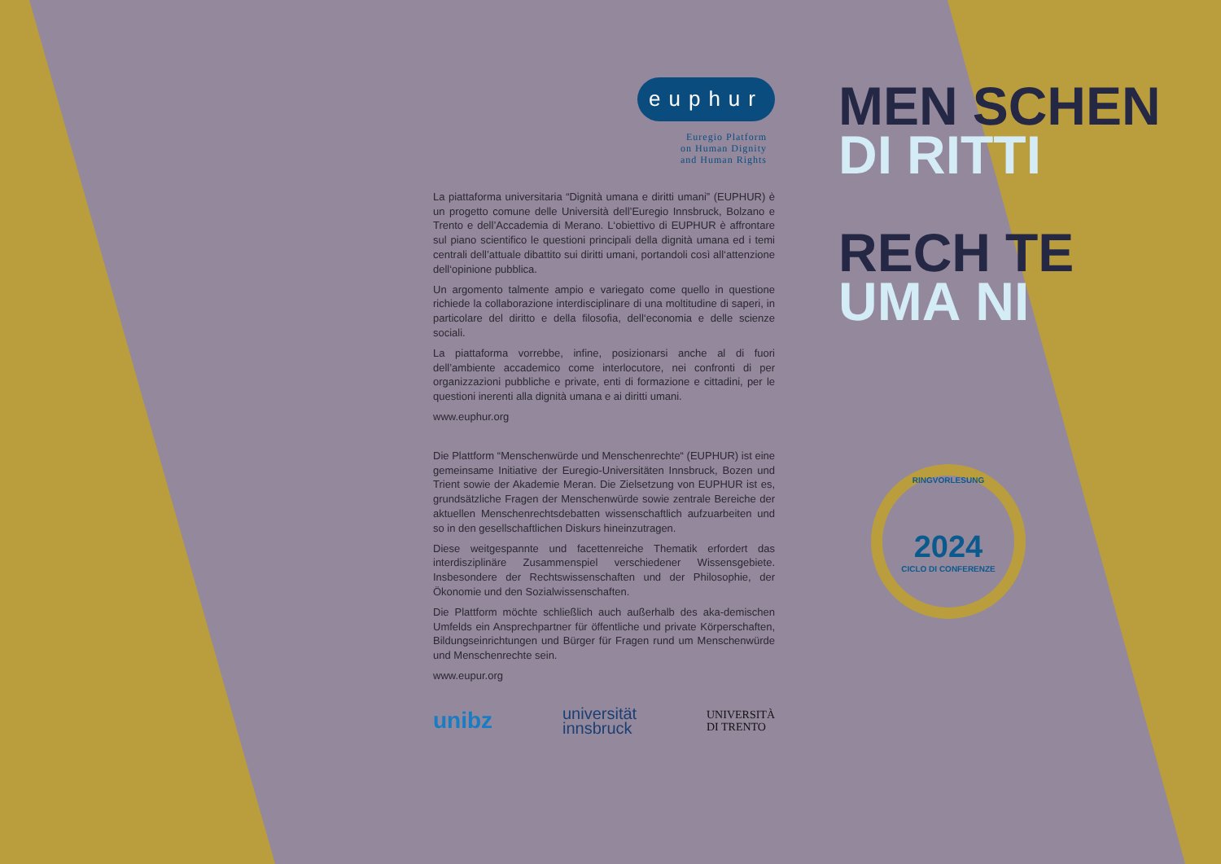euphur
Euregio Platform
on Human Dignity
and Human Rights
La piattaforma universitaria “Dignità umana e diritti umani” (EUPHUR) è un progetto comune delle Università dell’Euregio Innsbruck, Bolzano e Trento e dell’Accademia di Merano. L‘obiettivo di EUPHUR è affrontare sul piano scientifico le questioni principali della dignità umana ed i temi centrali dell’attuale dibattito sui diritti umani, portandoli così all‘attenzione dell‘opinione pubblica.
Un argomento talmente ampio e variegato come quello in questione richiede la collaborazione interdisciplinare di una moltitudine di saperi, in particolare del diritto e della filosofia, dell‘economia e delle scienze sociali.
La piattaforma vorrebbe, infine, posizionarsi anche al di fuori dell’ambiente accademico come interlocutore, nei confronti di per organizzazioni pubbliche e private, enti di formazione e cittadini, per le questioni inerenti alla dignità umana e ai diritti umani.
www.euphur.org
Die Plattform “Menschenwürde und Menschenrechte“ (EUPHUR) ist eine gemeinsame Initiative der Euregio-Universitäten Innsbruck, Bozen und Trient sowie der Akademie Meran. Die Zielsetzung von EUPHUR ist es, grundsätzliche Fragen der Menschenwürde sowie zentrale Bereiche der aktuellen Menschenrechtsdebatten wissenschaftlich aufzuarbeiten und so in den gesellschaftlichen Diskurs hineinzutragen.
Diese weitgespannte und facettenreiche Thematik erfordert das interdisziplinäre Zusammenspiel verschiedener Wissensgebiete. Insbesondere der Rechtswissenschaften und der Philosophie, der Ökonomie und den Sozialwissenschaften.
Die Plattform möchte schließlich auch außerhalb des aka-demischen Umfelds ein Ansprechpartner für öffentliche und private Körperschaften, Bildungseinrichtungen und Bürger für Fragen rund um Menschenwürde und Menschenrechte sein.
www.eupur.org
unibz
universität
innsbruck
UNIVERSITÀ
DI TRENTO
MEN SCHEN
DI RITTI
RECH TE
UMA NI
RINGVORLESUNG
2024
CICLO DI CONFERENZE